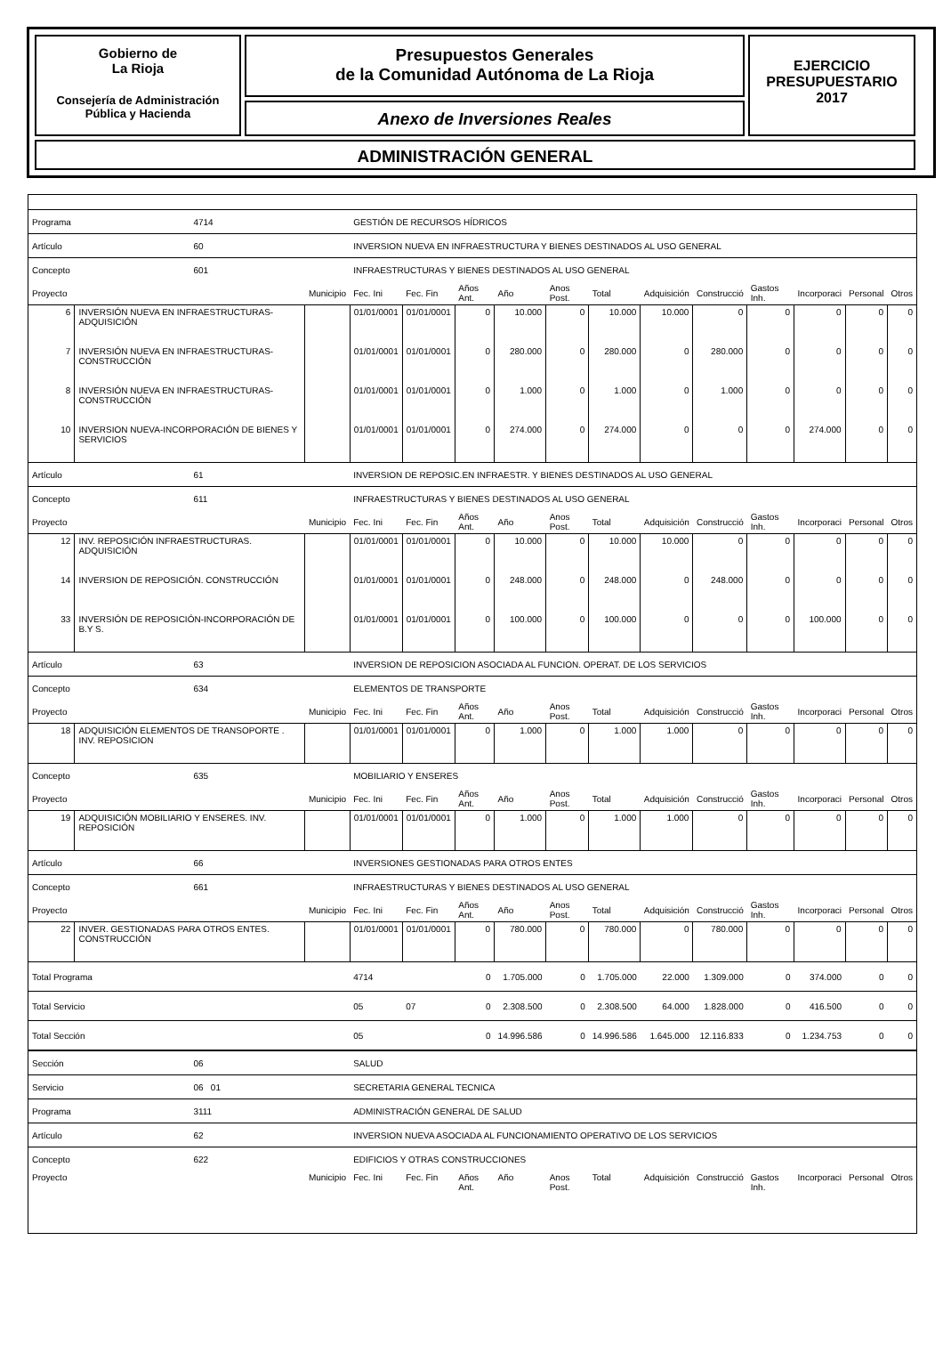Gobierno de
La Rioja
Consejería de Administración
Pública y Hacienda
Presupuestos Generales
de la Comunidad Autónoma de La Rioja
Anexo de Inversiones Reales
EJERCICIO
PRESUPUESTARIO
2017
ADMINISTRACIÓN GENERAL
| Programa | | 4714 | | GESTIÓN DE RECURSOS HÍDRICOS | | | | | | | | | | | |
| Artículo | | 60 | | INVERSION NUEVA EN INFRAESTRUCTURA Y BIENES DESTINADOS AL USO GENERAL | | | | | | | | | | | |
| Concepto | | 601 | | INFRAESTRUCTURAS Y BIENES DESTINADOS AL USO GENERAL | | | | | | | | | | | |
| Proyecto | | | Municipio | Fec. Ini | Fec. Fin | Años Ant. | Año | Anos Post. | Total | Adquisición | Construcció | Gastos Inh. | Incorporaci | Personal | Otros |
| 6 | INVERSIÓN NUEVA EN INFRAESTRUCTURAS-ADQUISICIÓN | | | 01/01/0001 | 01/01/0001 | 0 | 10.000 | 0 | 10.000 | 10.000 | 0 | 0 | 0 | 0 | 0 |
| 7 | INVERSIÓN NUEVA EN INFRAESTRUCTURAS-CONSTRUCCIÓN | | | 01/01/0001 | 01/01/0001 | 0 | 280.000 | 0 | 280.000 | 0 | 280.000 | 0 | 0 | 0 | 0 |
| 8 | INVERSIÓN NUEVA EN INFRAESTRUCTURAS-CONSTRUCCIÓN | | | 01/01/0001 | 01/01/0001 | 0 | 1.000 | 0 | 1.000 | 0 | 1.000 | 0 | 0 | 0 | 0 |
| 10 | INVERSION NUEVA-INCORPORACIÓN DE BIENES Y SERVICIOS | | | 01/01/0001 | 01/01/0001 | 0 | 274.000 | 0 | 274.000 | 0 | 0 | 0 | 274.000 | 0 | 0 |
| Artículo | | 61 | | INVERSION DE REPOSIC.EN INFRAESTR. Y BIENES DESTINADOS AL USO GENERAL | | | | | | | | | | | |
| Concepto | | 611 | | INFRAESTRUCTURAS Y BIENES DESTINADOS AL USO GENERAL | | | | | | | | | | | |
| Proyecto | | | Municipio | Fec. Ini | Fec. Fin | Años Ant. | Año | Anos Post. | Total | Adquisición | Construcció | Gastos Inh. | Incorporaci | Personal | Otros |
| 12 | INV. REPOSICIÓN INFRAESTRUCTURAS. ADQUISICIÓN | | | 01/01/0001 | 01/01/0001 | 0 | 10.000 | 0 | 10.000 | 10.000 | 0 | 0 | 0 | 0 | 0 |
| 14 | INVERSION DE REPOSICIÓN. CONSTRUCCIÓN | | | 01/01/0001 | 01/01/0001 | 0 | 248.000 | 0 | 248.000 | 0 | 248.000 | 0 | 0 | 0 | 0 |
| 33 | INVERSIÓN DE REPOSICIÓN-INCORPORACIÓN DE B.Y S. | | | 01/01/0001 | 01/01/0001 | 0 | 100.000 | 0 | 100.000 | 0 | 0 | 0 | 100.000 | 0 | 0 |
| Artículo | | 63 | | INVERSION DE REPOSICION ASOCIADA AL FUNCION. OPERAT. DE LOS SERVICIOS | | | | | | | | | | | |
| Concepto | | 634 | | ELEMENTOS DE TRANSPORTE | | | | | | | | | | | |
| Proyecto | | | Municipio | Fec. Ini | Fec. Fin | Años Ant. | Año | Anos Post. | Total | Adquisición | Construcció | Gastos Inh. | Incorporaci | Personal | Otros |
| 18 | ADQUISICIÓN ELEMENTOS DE TRANSOPORTE . INV. REPOSICION | | | 01/01/0001 | 01/01/0001 | 0 | 1.000 | 0 | 1.000 | 1.000 | 0 | 0 | 0 | 0 | 0 |
| Concepto | | 635 | | MOBILIARIO Y ENSERES | | | | | | | | | | | |
| Proyecto | | | Municipio | Fec. Ini | Fec. Fin | Años Ant. | Año | Anos Post. | Total | Adquisición | Construcció | Gastos Inh. | Incorporaci | Personal | Otros |
| 19 | ADQUISICIÓN MOBILIARIO Y ENSERES. INV. REPOSICIÓN | | | 01/01/0001 | 01/01/0001 | 0 | 1.000 | 0 | 1.000 | 1.000 | 0 | 0 | 0 | 0 | 0 |
| Artículo | | 66 | | INVERSIONES GESTIONADAS PARA OTROS ENTES | | | | | | | | | | | |
| Concepto | | 661 | | INFRAESTRUCTURAS Y BIENES DESTINADOS AL USO GENERAL | | | | | | | | | | | |
| Proyecto | | | Municipio | Fec. Ini | Fec. Fin | Años Ant. | Año | Anos Post. | Total | Adquisición | Construcció | Gastos Inh. | Incorporaci | Personal | Otros |
| 22 | INVER. GESTIONADAS PARA OTROS ENTES. CONSTRUCCIÓN | | | 01/01/0001 | 01/01/0001 | 0 | 780.000 | 0 | 780.000 | 0 | 780.000 | 0 | 0 | 0 | 0 |
| Total Programa | | | | 4714 | | 0 | 1.705.000 | 0 | 1.705.000 | 22.000 | 1.309.000 | 0 | 374.000 | 0 | 0 |
| Total Servicio | | | | 05 | 07 | 0 | 2.308.500 | 0 | 2.308.500 | 64.000 | 1.828.000 | 0 | 416.500 | 0 | 0 |
| Total Sección | | | | 05 | | 0 | 14.996.586 | 0 | 14.996.586 | 1.645.000 | 12.116.833 | 0 | 1.234.753 | 0 | 0 |
| Sección | | 06 | | SALUD | | | | | | | | | | | |
| Servicio | | 06 01 | | SECRETARIA GENERAL TECNICA | | | | | | | | | | | |
| Programa | | 3111 | | ADMINISTRACIÓN GENERAL DE SALUD | | | | | | | | | | | |
| Artículo | | 62 | | INVERSION NUEVA ASOCIADA AL FUNCIONAMIENTO OPERATIVO DE LOS SERVICIOS | | | | | | | | | | | |
| Concepto | | 622 | | EDIFICIOS Y OTRAS CONSTRUCCIONES | | | | | | | | | | | |
| Proyecto | | | Municipio | Fec. Ini | Fec. Fin | Años Ant. | Año | Anos Post. | Total | Adquisición | Construcció | Gastos Inh. | Incorporaci | Personal | Otros |